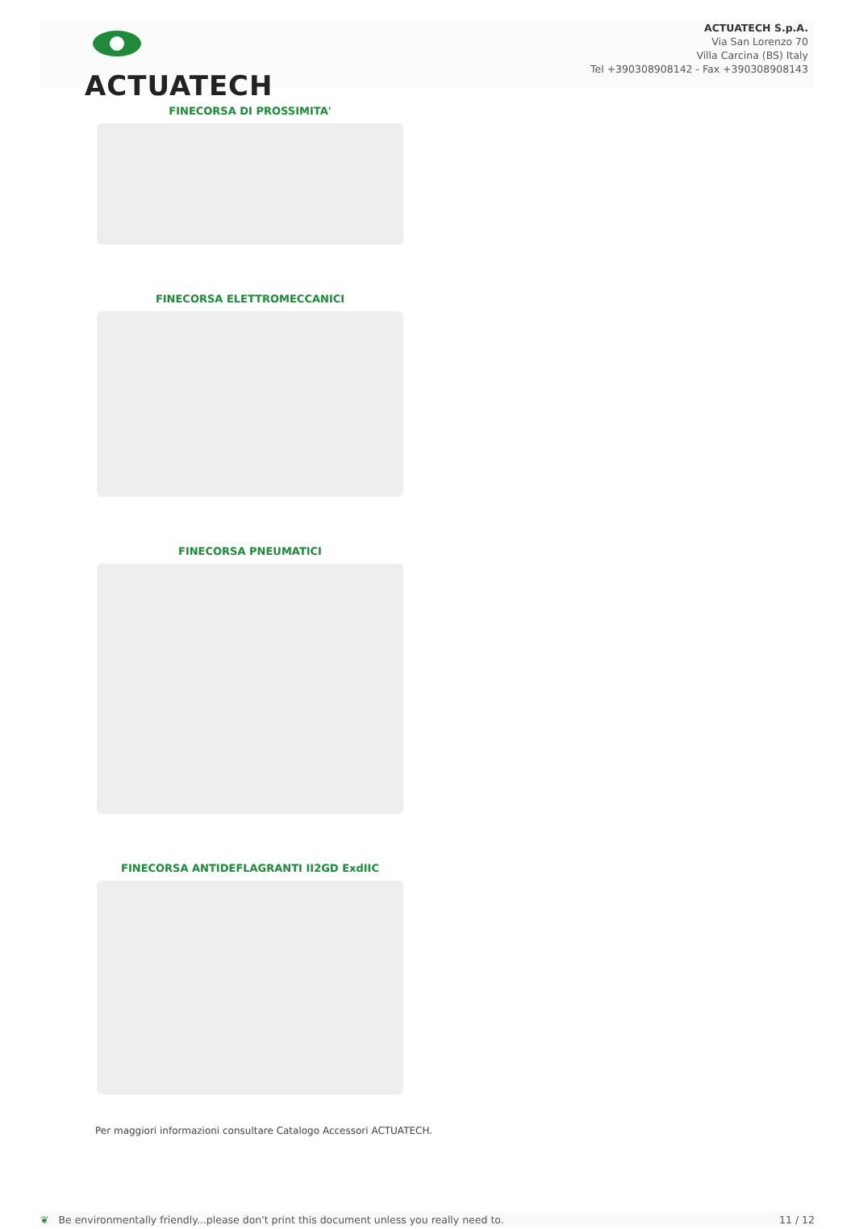ACTUATECH
ACTUATECH S.p.A.
Via San Lorenzo 70
Villa Carcina (BS) Italy
Tel +390308908142 - Fax +390308908143
FINECORSA DI PROSSIMITA'
FINECORSA ELETTROMECCANICI
FINECORSA PNEUMATICI
FINECORSA ANTIDEFLAGRANTI II2GD ExdIIC
Per maggiori informazioni consultare Catalogo Accessori ACTUATECH.
❦ Be environmentally friendly...please don't print this document unless you really need to. 11 / 12